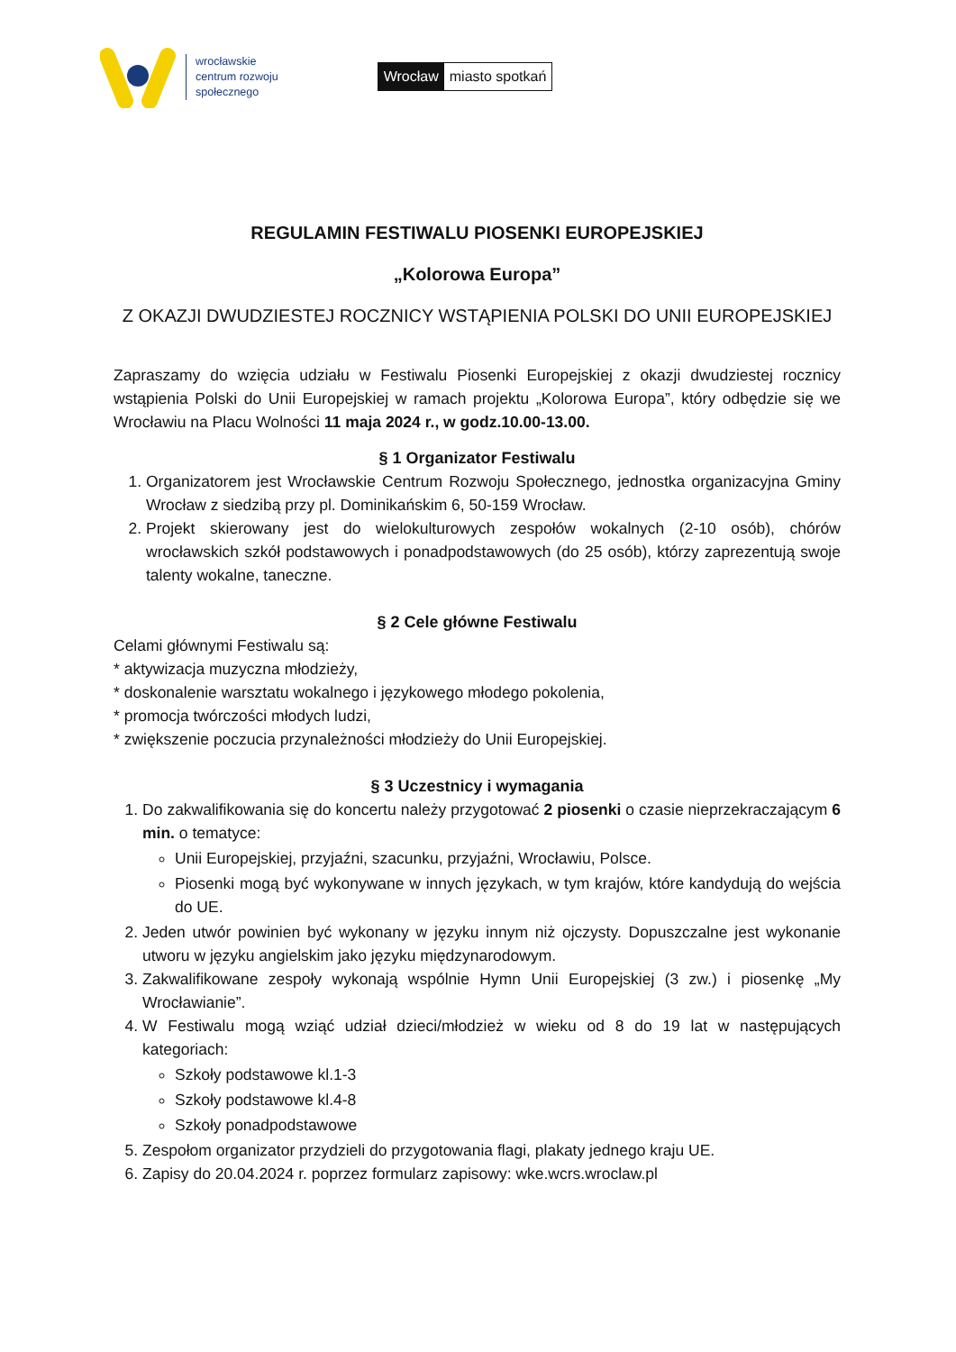wrocławskie
centrum rozwoju
społecznego
Wrocław miasto spotkań
REGULAMIN FESTIWALU PIOSENKI EUROPEJSKIEJ
„Kolorowa Europa”
Z OKAZJI DWUDZIESTEJ ROCZNICY WSTĄPIENIA POLSKI DO UNII EUROPEJSKIEJ
Zapraszamy do wzięcia udziału w Festiwalu Piosenki Europejskiej z okazji dwudziestej rocznicy wstąpienia Polski do Unii Europejskiej w ramach projektu „Kolorowa Europa”, który odbędzie się we Wrocławiu na Placu Wolności 11 maja 2024 r., w godz.10.00-13.00.
§ 1 Organizator Festiwalu
1. Organizatorem jest Wrocławskie Centrum Rozwoju Społecznego, jednostka organizacyjna Gminy Wrocław z siedzibą przy pl. Dominikańskim 6, 50-159 Wrocław.
2. Projekt skierowany jest do wielokulturowych zespołów wokalnych (2-10 osób), chórów wrocławskich szkół podstawowych i ponadpodstawowych (do 25 osób), którzy zaprezentują swoje talenty wokalne, taneczne.
§ 2 Cele główne Festiwalu
Celami głównymi Festiwalu są:
* aktywizacja muzyczna młodzieży,
* doskonalenie warsztatu wokalnego i językowego młodego pokolenia,
* promocja twórczości młodych ludzi,
* zwiększenie poczucia przynależności młodzieży do Unii Europejskiej.
§ 3 Uczestnicy i wymagania
1. Do zakwalifikowania się do koncertu należy przygotować 2 piosenki o czasie nieprzekraczającym 6 min. o tematyce:
Unii Europejskiej, przyjaźni, szacunku, przyjaźni, Wrocławiu, Polsce.
Piosenki mogą być wykonywane w innych językach, w tym krajów, które kandydują do wejścia do UE.
2. Jeden utwór powinien być wykonany w języku innym niż ojczysty. Dopuszczalne jest wykonanie utworu w języku angielskim jako języku międzynarodowym.
3. Zakwalifikowane zespoły wykonają wspólnie Hymn Unii Europejskiej (3 zw.) i piosenkę „My Wrocławianie”.
4. W Festiwalu mogą wziąć udział dzieci/młodzież w wieku od 8 do 19 lat w następujących kategoriach:
Szkoły podstawowe kl.1-3
Szkoły podstawowe kl.4-8
Szkoły ponadpodstawowe
5. Zespołom organizator przydzieli do przygotowania flagi, plakaty jednego kraju UE.
6. Zapisy do 20.04.2024 r. poprzez formularz zapisowy: wke.wcrs.wroclaw.pl